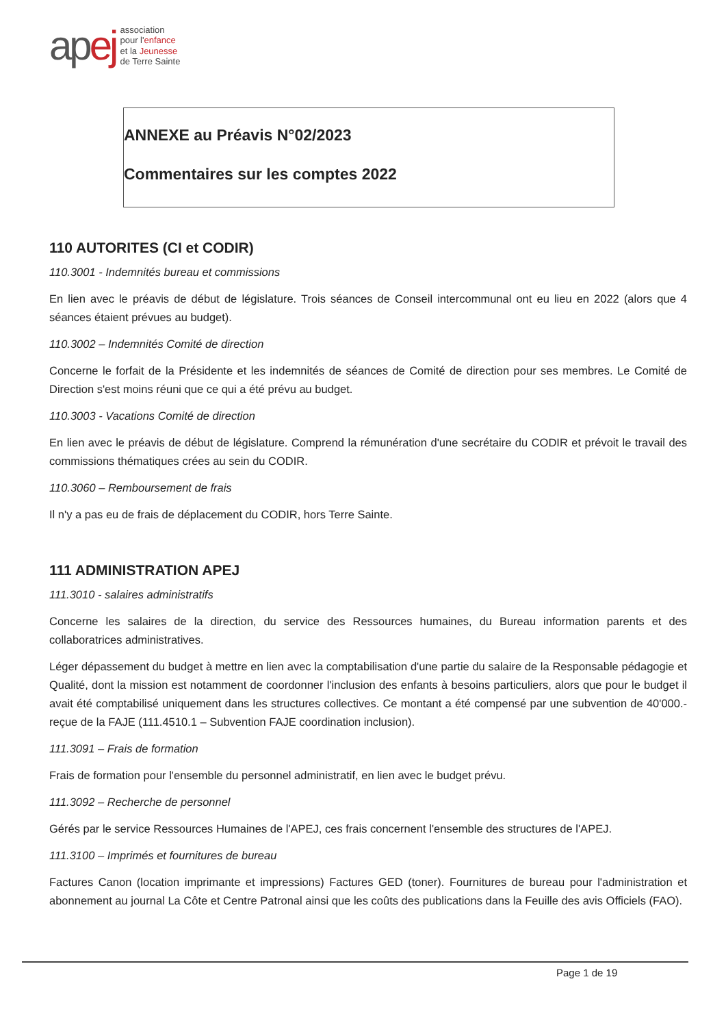apej
association
pour l'enfance
et la Jeunesse
de Terre Sainte
ANNEXE au Préavis N°02/2023
Commentaires sur les comptes 2022
110 AUTORITES (CI et CODIR)
110.3001 - Indemnités bureau et commissions
En lien avec le préavis de début de législature. Trois séances de Conseil intercommunal ont eu lieu en 2022 (alors que 4 séances étaient prévues au budget).
110.3002 – Indemnités Comité de direction
Concerne le forfait de la Présidente et les indemnités de séances de Comité de direction pour ses membres. Le Comité de Direction s'est moins réuni que ce qui a été prévu au budget.
110.3003 - Vacations Comité de direction
En lien avec le préavis de début de législature. Comprend la rémunération d'une secrétaire du CODIR et prévoit le travail des commissions thématiques crées au sein du CODIR.
110.3060 – Remboursement de frais
Il n'y a pas eu de frais de déplacement du CODIR, hors Terre Sainte.
111 ADMINISTRATION APEJ
111.3010 - salaires administratifs
Concerne les salaires de la direction, du service des Ressources humaines, du Bureau information parents et des collaboratrices administratives.
Léger dépassement du budget à mettre en lien avec la comptabilisation d'une partie du salaire de la Responsable pédagogie et Qualité, dont la mission est notamment de coordonner l'inclusion des enfants à besoins particuliers, alors que pour le budget il avait été comptabilisé uniquement dans les structures collectives. Ce montant a été compensé par une subvention de 40'000.- reçue de la FAJE (111.4510.1 – Subvention FAJE coordination inclusion).
111.3091 – Frais de formation
Frais de formation pour l'ensemble du personnel administratif, en lien avec le budget prévu.
111.3092 – Recherche de personnel
Gérés par le service Ressources Humaines de l'APEJ, ces frais concernent l'ensemble des structures de l'APEJ.
111.3100 – Imprimés et fournitures de bureau
Factures Canon (location imprimante et impressions) Factures GED (toner). Fournitures de bureau pour l'administration et abonnement au journal La Côte et Centre Patronal ainsi que les coûts des publications dans la Feuille des avis Officiels (FAO).
Page 1 de 19